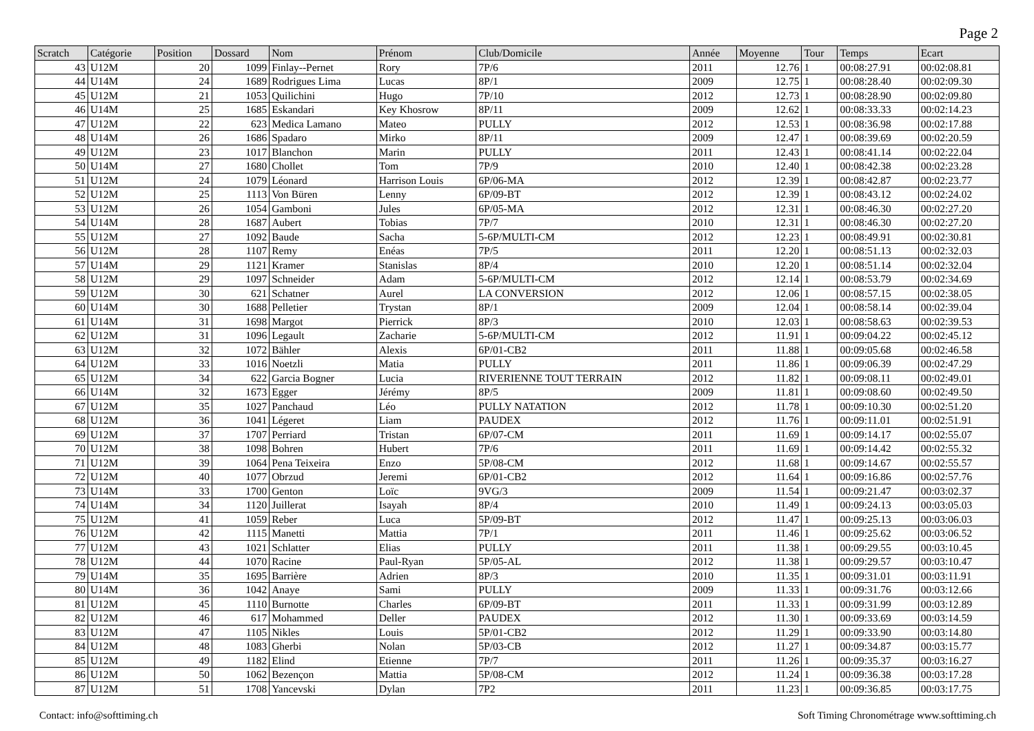Page 2
| Scratch | Catégorie | Position | Dossard | Nom | Prénom | Club/Domicile | Année | Moyenne | Tour | Temps | Ecart |
| --- | --- | --- | --- | --- | --- | --- | --- | --- | --- | --- | --- |
| 43 | U12M | 20 | 1099 | Finlay--Pernet | Rory | 7P/6 | 2011 | 12.76 | 1 | 00:08:27.91 | 00:02:08.81 |
| 44 | U14M | 24 | 1689 | Rodrigues Lima | Lucas | 8P/1 | 2009 | 12.75 | 1 | 00:08:28.40 | 00:02:09.30 |
| 45 | U12M | 21 | 1053 | Quilichini | Hugo | 7P/10 | 2012 | 12.73 | 1 | 00:08:28.90 | 00:02:09.80 |
| 46 | U14M | 25 | 1685 | Eskandari | Key Khosrow | 8P/11 | 2009 | 12.62 | 1 | 00:08:33.33 | 00:02:14.23 |
| 47 | U12M | 22 | 623 | Medica Lamano | Mateo | PULLY | 2012 | 12.53 | 1 | 00:08:36.98 | 00:02:17.88 |
| 48 | U14M | 26 | 1686 | Spadaro | Mirko | 8P/11 | 2009 | 12.47 | 1 | 00:08:39.69 | 00:02:20.59 |
| 49 | U12M | 23 | 1017 | Blanchon | Marin | PULLY | 2011 | 12.43 | 1 | 00:08:41.14 | 00:02:22.04 |
| 50 | U14M | 27 | 1680 | Chollet | Tom | 7P/9 | 2010 | 12.40 | 1 | 00:08:42.38 | 00:02:23.28 |
| 51 | U12M | 24 | 1079 | Léonard | Harrison Louis | 6P/06-MA | 2012 | 12.39 | 1 | 00:08:42.87 | 00:02:23.77 |
| 52 | U12M | 25 | 1113 | Von Büren | Lenny | 6P/09-BT | 2012 | 12.39 | 1 | 00:08:43.12 | 00:02:24.02 |
| 53 | U12M | 26 | 1054 | Gamboni | Jules | 6P/05-MA | 2012 | 12.31 | 1 | 00:08:46.30 | 00:02:27.20 |
| 54 | U14M | 28 | 1687 | Aubert | Tobias | 7P/7 | 2010 | 12.31 | 1 | 00:08:46.30 | 00:02:27.20 |
| 55 | U12M | 27 | 1092 | Baude | Sacha | 5-6P/MULTI-CM | 2012 | 12.23 | 1 | 00:08:49.91 | 00:02:30.81 |
| 56 | U12M | 28 | 1107 | Remy | Enéas | 7P/5 | 2011 | 12.20 | 1 | 00:08:51.13 | 00:02:32.03 |
| 57 | U14M | 29 | 1121 | Kramer | Stanislas | 8P/4 | 2010 | 12.20 | 1 | 00:08:51.14 | 00:02:32.04 |
| 58 | U12M | 29 | 1097 | Schneider | Adam | 5-6P/MULTI-CM | 2012 | 12.14 | 1 | 00:08:53.79 | 00:02:34.69 |
| 59 | U12M | 30 | 621 | Schatner | Aurel | LA CONVERSION | 2012 | 12.06 | 1 | 00:08:57.15 | 00:02:38.05 |
| 60 | U14M | 30 | 1688 | Pelletier | Trystan | 8P/1 | 2009 | 12.04 | 1 | 00:08:58.14 | 00:02:39.04 |
| 61 | U14M | 31 | 1698 | Margot | Pierrick | 8P/3 | 2010 | 12.03 | 1 | 00:08:58.63 | 00:02:39.53 |
| 62 | U12M | 31 | 1096 | Legault | Zacharie | 5-6P/MULTI-CM | 2012 | 11.91 | 1 | 00:09:04.22 | 00:02:45.12 |
| 63 | U12M | 32 | 1072 | Bähler | Alexis | 6P/01-CB2 | 2011 | 11.88 | 1 | 00:09:05.68 | 00:02:46.58 |
| 64 | U12M | 33 | 1016 | Noetzli | Matia | PULLY | 2011 | 11.86 | 1 | 00:09:06.39 | 00:02:47.29 |
| 65 | U12M | 34 | 622 | Garcia Bogner | Lucia | RIVERIENNE TOUT TERRAIN | 2012 | 11.82 | 1 | 00:09:08.11 | 00:02:49.01 |
| 66 | U14M | 32 | 1673 | Egger | Jérémy | 8P/5 | 2009 | 11.81 | 1 | 00:09:08.60 | 00:02:49.50 |
| 67 | U12M | 35 | 1027 | Panchaud | Léo | PULLY NATATION | 2012 | 11.78 | 1 | 00:09:10.30 | 00:02:51.20 |
| 68 | U12M | 36 | 1041 | Légeret | Liam | PAUDEX | 2012 | 11.76 | 1 | 00:09:11.01 | 00:02:51.91 |
| 69 | U12M | 37 | 1707 | Perriard | Tristan | 6P/07-CM | 2011 | 11.69 | 1 | 00:09:14.17 | 00:02:55.07 |
| 70 | U12M | 38 | 1098 | Bohren | Hubert | 7P/6 | 2011 | 11.69 | 1 | 00:09:14.42 | 00:02:55.32 |
| 71 | U12M | 39 | 1064 | Pena Teixeira | Enzo | 5P/08-CM | 2012 | 11.68 | 1 | 00:09:14.67 | 00:02:55.57 |
| 72 | U12M | 40 | 1077 | Obrzud | Jeremi | 6P/01-CB2 | 2012 | 11.64 | 1 | 00:09:16.86 | 00:02:57.76 |
| 73 | U14M | 33 | 1700 | Genton | Loïc | 9VG/3 | 2009 | 11.54 | 1 | 00:09:21.47 | 00:03:02.37 |
| 74 | U14M | 34 | 1120 | Juillerat | Isayah | 8P/4 | 2010 | 11.49 | 1 | 00:09:24.13 | 00:03:05.03 |
| 75 | U12M | 41 | 1059 | Reber | Luca | 5P/09-BT | 2012 | 11.47 | 1 | 00:09:25.13 | 00:03:06.03 |
| 76 | U12M | 42 | 1115 | Manetti | Mattia | 7P/1 | 2011 | 11.46 | 1 | 00:09:25.62 | 00:03:06.52 |
| 77 | U12M | 43 | 1021 | Schlatter | Elias | PULLY | 2011 | 11.38 | 1 | 00:09:29.55 | 00:03:10.45 |
| 78 | U12M | 44 | 1070 | Racine | Paul-Ryan | 5P/05-AL | 2012 | 11.38 | 1 | 00:09:29.57 | 00:03:10.47 |
| 79 | U14M | 35 | 1695 | Barrière | Adrien | 8P/3 | 2010 | 11.35 | 1 | 00:09:31.01 | 00:03:11.91 |
| 80 | U14M | 36 | 1042 | Anaye | Sami | PULLY | 2009 | 11.33 | 1 | 00:09:31.76 | 00:03:12.66 |
| 81 | U12M | 45 | 1110 | Burnotte | Charles | 6P/09-BT | 2011 | 11.33 | 1 | 00:09:31.99 | 00:03:12.89 |
| 82 | U12M | 46 | 617 | Mohammed | Deller | PAUDEX | 2012 | 11.30 | 1 | 00:09:33.69 | 00:03:14.59 |
| 83 | U12M | 47 | 1105 | Nikles | Louis | 5P/01-CB2 | 2012 | 11.29 | 1 | 00:09:33.90 | 00:03:14.80 |
| 84 | U12M | 48 | 1083 | Gherbi | Nolan | 5P/03-CB | 2012 | 11.27 | 1 | 00:09:34.87 | 00:03:15.77 |
| 85 | U12M | 49 | 1182 | Elind | Etienne | 7P/7 | 2011 | 11.26 | 1 | 00:09:35.37 | 00:03:16.27 |
| 86 | U12M | 50 | 1062 | Bezençon | Mattia | 5P/08-CM | 2012 | 11.24 | 1 | 00:09:36.38 | 00:03:17.28 |
| 87 | U12M | 51 | 1708 | Yancevski | Dylan | 7P2 | 2011 | 11.23 | 1 | 00:09:36.85 | 00:03:17.75 |
Contact: info@softtiming.ch Soft Timing Chronométrage www.softtiming.ch